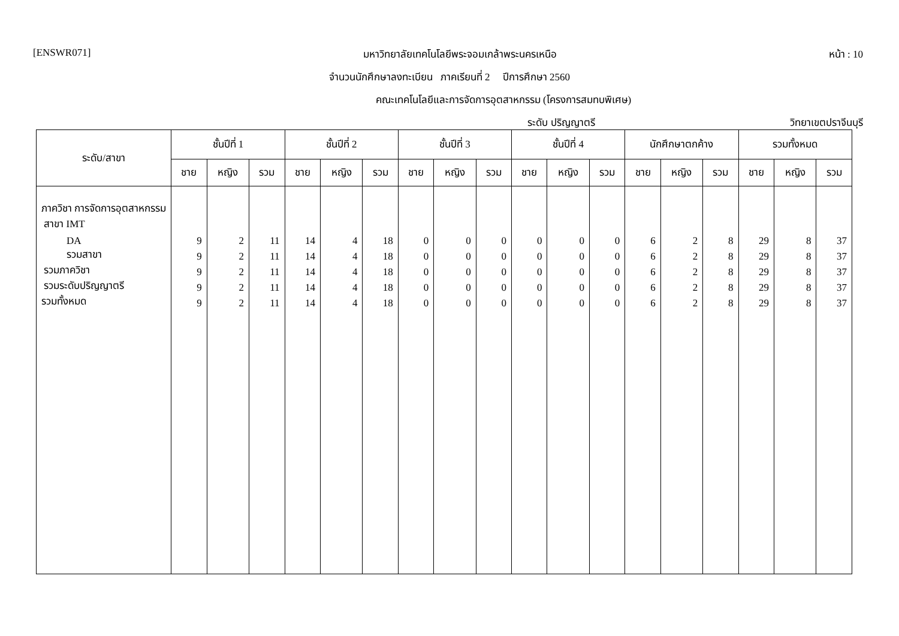[ENSWR071] มหาวิทยาลัยเทคโนโลยีพระจอมเกล้าพระนครเหนือ หน้า : 10
จำนวนนักศึกษาลงทะเบียน ภาคเรียนที่ 2 ปีการศึกษา 2560
คณะเทคโนโลยีและการจัดการอุตสาหกรรม (โครงการสมทบพิเศษ)
ระดับ ปริญญาตรี วิทยาเขตปราจีนบุรี
| ระดับ/สาขา | ชั้นปีที่ 1 | | | ชั้นปีที่ 2 | | | ชั้นปีที่ 3 | | | ชั้นปีที่ 4 | | | นักศึกษาตกค้าง | | | รวมทั้งหมด | | |
| --- | --- | --- | --- | --- | --- | --- | --- | --- | --- | --- | --- | --- | --- | --- | --- | --- | --- | --- |
| | ชาย | หญิง | รวม | ชาย | หญิง | รวม | ชาย | หญิง | รวม | ชาย | หญิง | รวม | ชาย | หญิง | รวม | ชาย | หญิง | รวม |
| ภาควิชา การจัดการอุตสาหกรรม | | | | | | | | | | | | | | | | | | |
| สาขา IMT | | | | | | | | | | | | | | | | | | |
| DA | 9 | 2 | 11 | 14 | 4 | 18 | 0 | 0 | 0 | 0 | 0 | 0 | 6 | 2 | 8 | 29 | 8 | 37 |
| รวมสาขา | 9 | 2 | 11 | 14 | 4 | 18 | 0 | 0 | 0 | 0 | 0 | 0 | 6 | 2 | 8 | 29 | 8 | 37 |
| รวมภาควิชา | 9 | 2 | 11 | 14 | 4 | 18 | 0 | 0 | 0 | 0 | 0 | 0 | 6 | 2 | 8 | 29 | 8 | 37 |
| รวมระดับปริญญาตรี | 9 | 2 | 11 | 14 | 4 | 18 | 0 | 0 | 0 | 0 | 0 | 0 | 6 | 2 | 8 | 29 | 8 | 37 |
| รวมทั้งหมด | 9 | 2 | 11 | 14 | 4 | 18 | 0 | 0 | 0 | 0 | 0 | 0 | 6 | 2 | 8 | 29 | 8 | 37 |